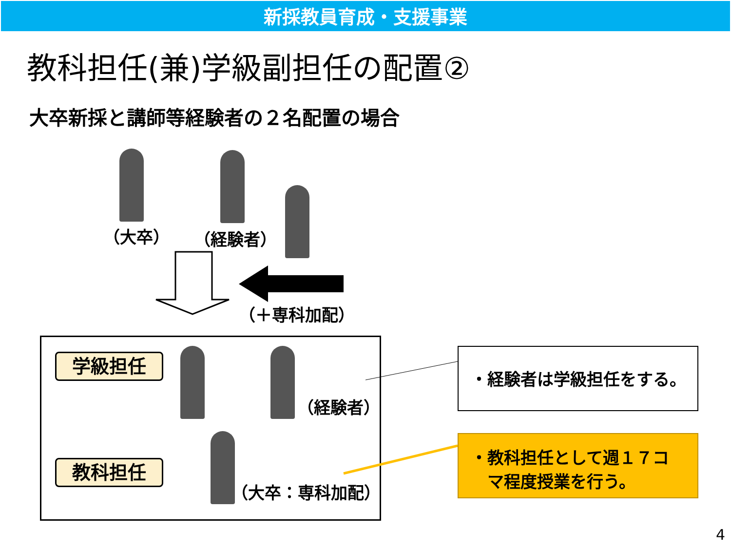新採教員育成・支援事業
教科担任(兼)学級副担任の配置②
大卒新採と講師等経験者の２名配置の場合
（大卒） （経験者）
（＋専科加配）
学級担任
教科担任
（経験者）
（大卒：専科加配）
・経験者は学級担任をする。
・教科担任として週１７コ
　マ程度授業を行う。
4